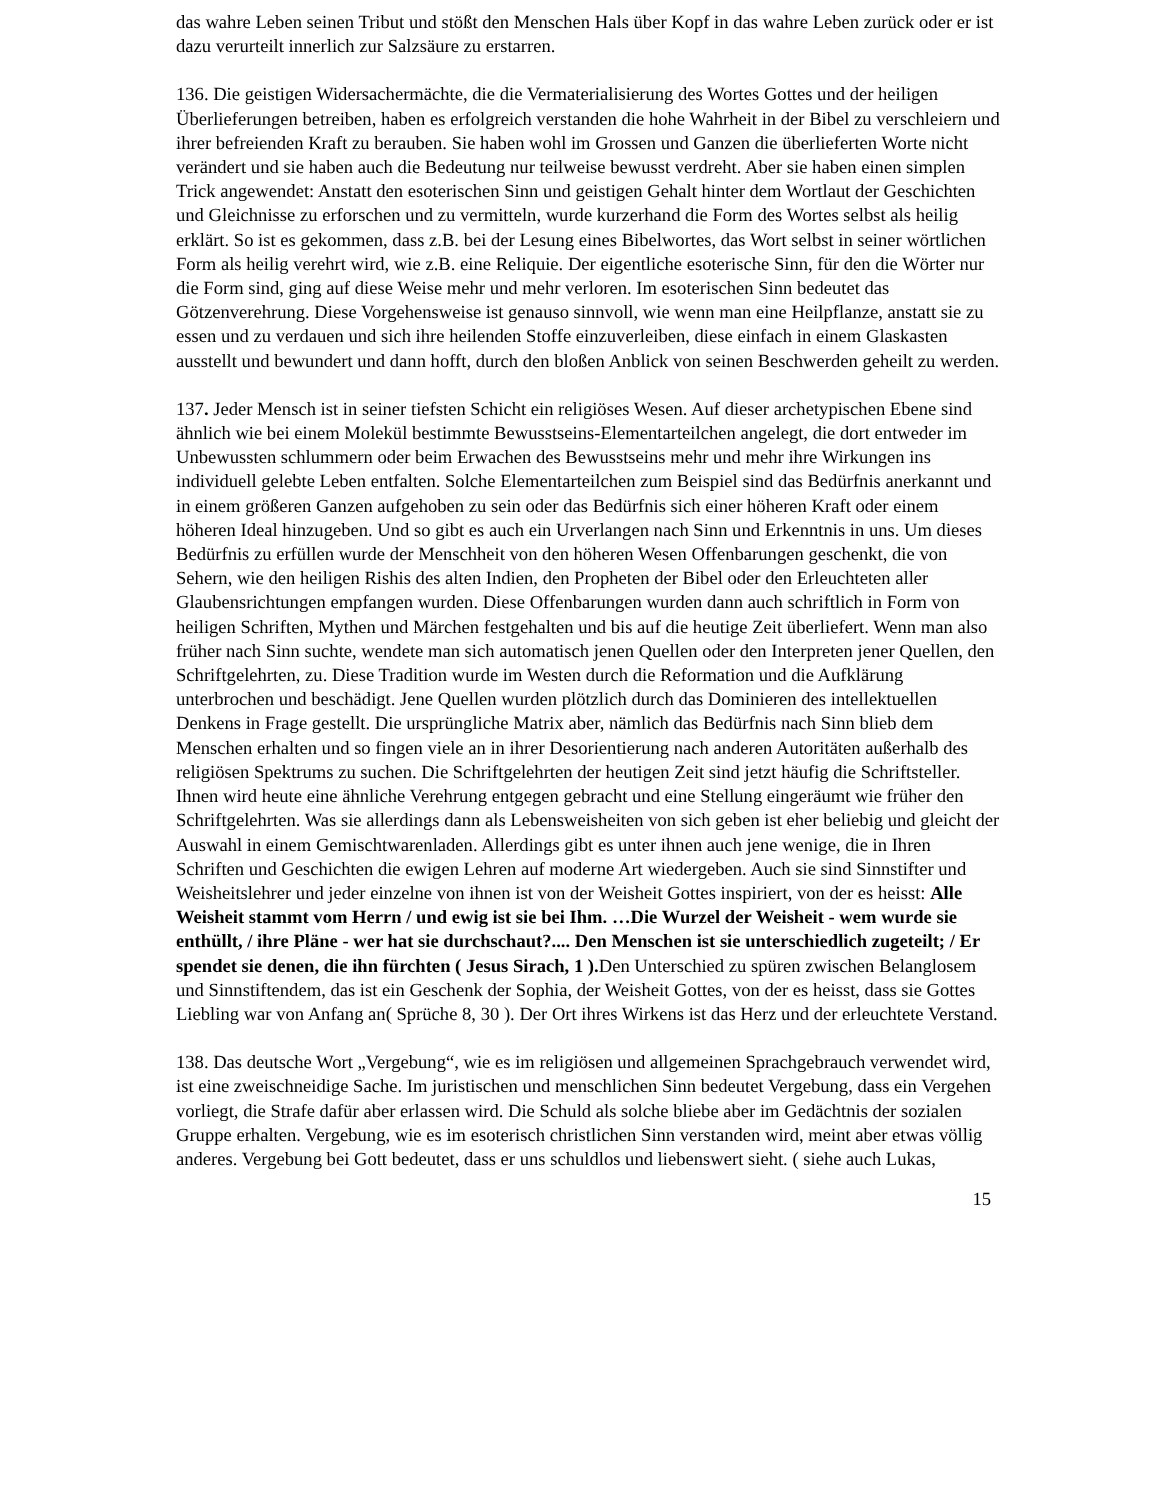das wahre Leben seinen Tribut und stößt den Menschen Hals über Kopf in das wahre Leben zurück oder er ist dazu verurteilt innerlich zur Salzsäure zu erstarren.
136. Die geistigen Widersachermächte, die die Vermaterialisierung des Wortes Gottes und der heiligen Überlieferungen betreiben, haben es erfolgreich verstanden die hohe Wahrheit in der Bibel zu verschleiern und ihrer befreienden Kraft zu berauben. Sie haben wohl im Grossen und Ganzen die überlieferten Worte nicht verändert und sie haben auch die Bedeutung nur teilweise bewusst verdreht. Aber sie haben einen simplen Trick angewendet: Anstatt den esoterischen Sinn und geistigen Gehalt hinter dem Wortlaut der Geschichten und Gleichnisse zu erforschen und zu vermitteln, wurde kurzerhand die Form des Wortes selbst als heilig erklärt. So ist es gekommen, dass z.B. bei der Lesung eines Bibelwortes, das Wort selbst in seiner wörtlichen Form als heilig verehrt wird, wie z.B. eine Reliquie. Der eigentliche esoterische Sinn, für den die Wörter nur die Form sind, ging auf diese Weise mehr und mehr verloren. Im esoterischen Sinn bedeutet das Götzenverehrung. Diese Vorgehensweise ist genauso sinnvoll, wie wenn man eine Heilpflanze, anstatt sie zu essen und zu verdauen und sich ihre heilenden Stoffe einzuverleiben, diese einfach in einem Glaskasten ausstellt und bewundert und dann hofft, durch den bloßen Anblick von seinen Beschwerden geheilt zu werden.
137. Jeder Mensch ist in seiner tiefsten Schicht ein religiöses Wesen. Auf dieser archetypischen Ebene sind ähnlich wie bei einem Molekül bestimmte Bewusstseins-Elementarteilchen angelegt, die dort entweder im Unbewussten schlummern oder beim Erwachen des Bewusstseins mehr und mehr ihre Wirkungen ins individuell gelebte Leben entfalten. Solche Elementarteilchen zum Beispiel sind das Bedürfnis anerkannt und in einem größeren Ganzen aufgehoben zu sein oder das Bedürfnis sich einer höheren Kraft oder einem höheren Ideal hinzugeben. Und so gibt es auch ein Urverlangen nach Sinn und Erkenntnis in uns. Um dieses Bedürfnis zu erfüllen wurde der Menschheit von den höheren Wesen Offenbarungen geschenkt, die von Sehern, wie den heiligen Rishis des alten Indien, den Propheten der Bibel oder den Erleuchteten aller Glaubensrichtungen empfangen wurden. Diese Offenbarungen wurden dann auch schriftlich in Form von heiligen Schriften, Mythen und Märchen festgehalten und bis auf die heutige Zeit überliefert. Wenn man also früher nach Sinn suchte, wendete man sich automatisch jenen Quellen oder den Interpreten jener Quellen, den Schriftgelehrten, zu. Diese Tradition wurde im Westen durch die Reformation und die Aufklärung unterbrochen und beschädigt. Jene Quellen wurden plötzlich durch das Dominieren des intellektuellen Denkens in Frage gestellt. Die ursprüngliche Matrix aber, nämlich das Bedürfnis nach Sinn blieb dem Menschen erhalten und so fingen viele an in ihrer Desorientierung nach anderen Autoritäten außerhalb des religiösen Spektrums zu suchen. Die Schriftgelehrten der heutigen Zeit sind jetzt häufig die Schriftsteller. Ihnen wird heute eine ähnliche Verehrung entgegen gebracht und eine Stellung eingeräumt wie früher den Schriftgelehrten. Was sie allerdings dann als Lebensweisheiten von sich geben ist eher beliebig und gleicht der Auswahl in einem Gemischtwarenladen. Allerdings gibt es unter ihnen auch jene wenige, die in Ihren Schriften und Geschichten die ewigen Lehren auf moderne Art wiedergeben. Auch sie sind Sinnstifter und Weisheitslehrer und jeder einzelne von ihnen ist von der Weisheit Gottes inspiriert, von der es heisst: Alle Weisheit stammt vom Herrn / und ewig ist sie bei Ihm. …Die Wurzel der Weisheit - wem wurde sie enthüllt, / ihre Pläne - wer hat sie durchschaut?.... Den Menschen ist sie unterschiedlich zugeteilt; / Er spendet sie denen, die ihn fürchten ( Jesus Sirach, 1 ). Den Unterschied zu spüren zwischen Belanglosem und Sinnstiftendem, das ist ein Geschenk der Sophia, der Weisheit Gottes, von der es heisst, dass sie Gottes Liebling war von Anfang an( Sprüche 8, 30 ). Der Ort ihres Wirkens ist das Herz und der erleuchtete Verstand.
138. Das deutsche Wort „Vergebung“, wie es im religiösen und allgemeinen Sprachgebrauch verwendet wird, ist eine zweischneidige Sache. Im juristischen und menschlichen Sinn bedeutet Vergebung, dass ein Vergehen vorliegt, die Strafe dafür aber erlassen wird. Die Schuld als solche bliebe aber im Gedächtnis der sozialen Gruppe erhalten. Vergebung, wie es im esoterisch christlichen Sinn verstanden wird, meint aber etwas völlig anderes. Vergebung bei Gott bedeutet, dass er uns schuldlos und liebenswert sieht. ( siehe auch Lukas,
15